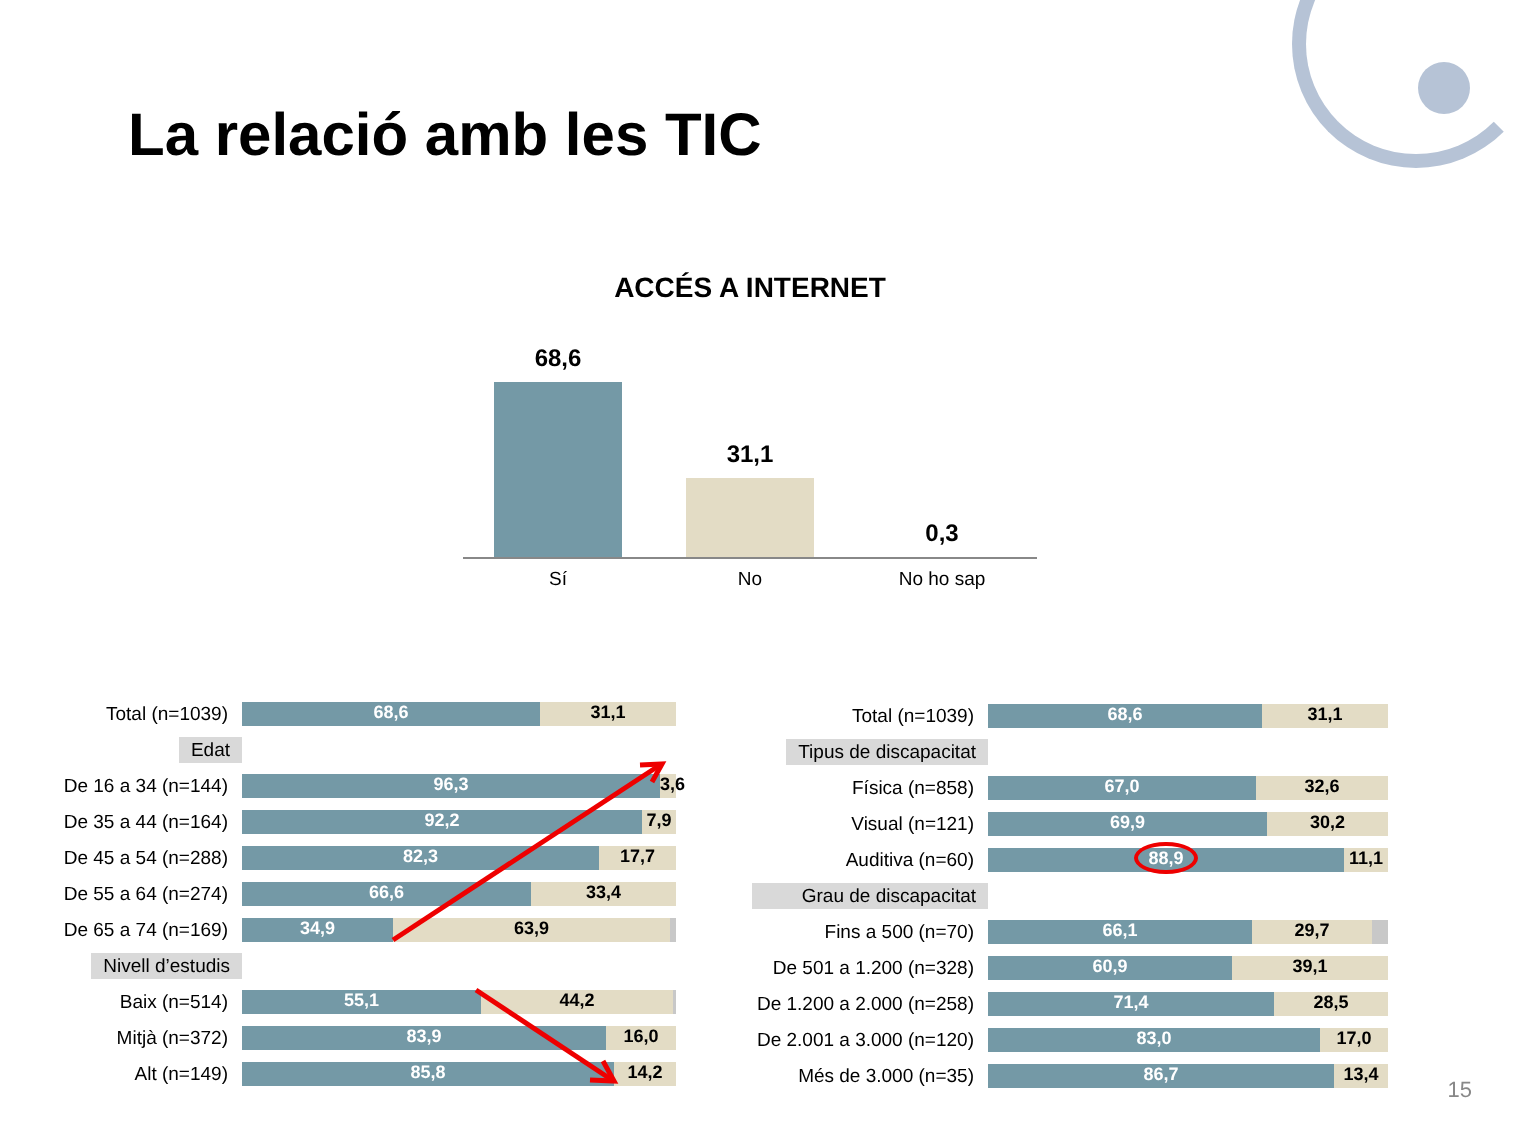La relació amb les TIC
ACCÉS A INTERNET
68,6
31,1
0,3
Sí No No ho sap
Total (n=1039)
68,6 31,1
Edat
De 16 a 34 (n=144)
96,3 3,6
De 35 a 44 (n=164)
92,2 7,9
De 45 a 54 (n=288)
82,3 17,7
De 55 a 64 (n=274)
66,6 33,4
De 65 a 74 (n=169)
34,9 63,9
Nivell d’estudis
Baix (n=514)
55,1 44,2
Mitjà (n=372)
83,9 16,0
Alt (n=149)
85,8 14,2
Total (n=1039)
68,6 31,1
Tipus de discapacitat
Física (n=858)
67,0 32,6
Visual (n=121)
69,9 30,2
Auditiva (n=60)
88,9 11,1
Grau de discapacitat
Fins a 500 (n=70)
66,1 29,7
De 501 a 1.200 (n=328)
60,9 39,1
De 1.200 a 2.000 (n=258)
71,4 28,5
De 2.001 a 3.000 (n=120)
83,0 17,0
Més de 3.000 (n=35)
86,7 13,4
15